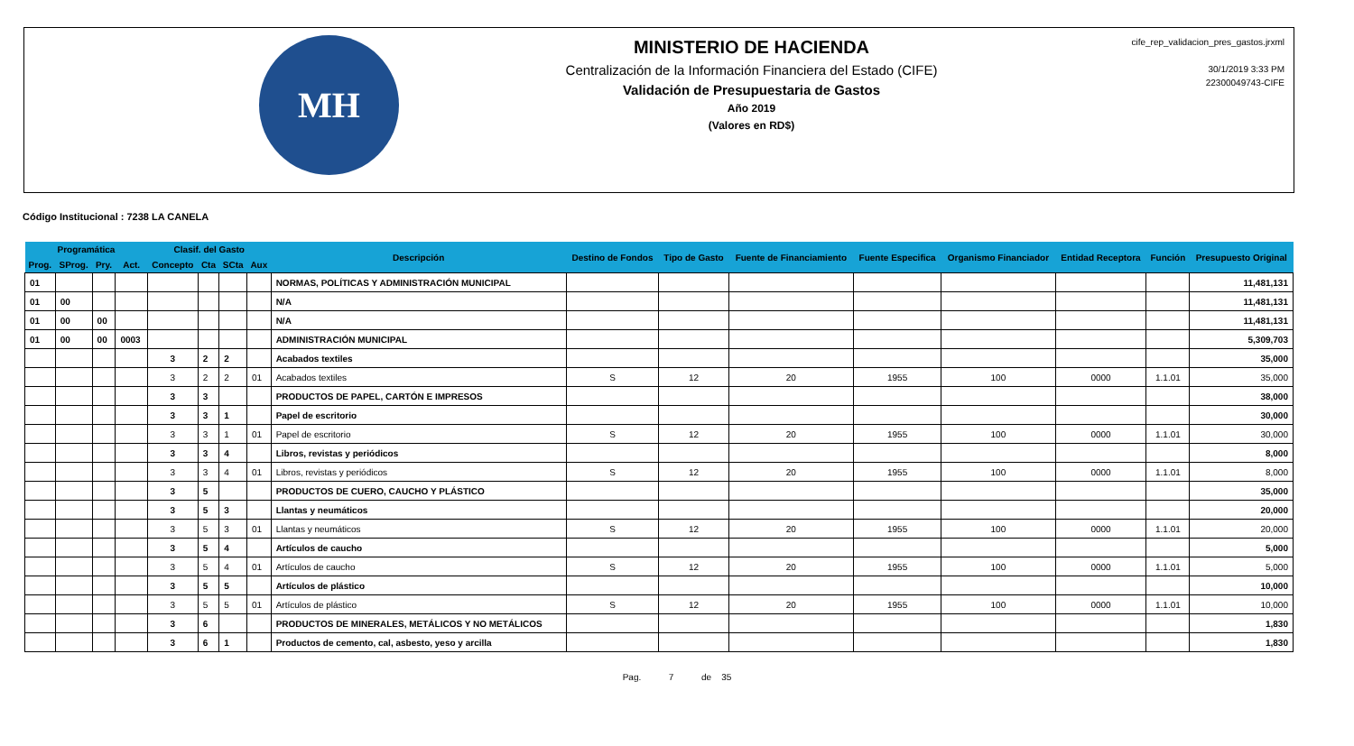MH
MINISTERIO DE HACIENDA
Centralización de la Información Financiera del Estado (CIFE)
Validación de Presupuestaria de Gastos
Año 2019
(Valores en RD$)
cife_rep_validacion_pres_gastos.jrxml
30/1/2019 3:33 PM
22300049743-CIFE
Código Institucional : 7238 LA CANELA
| Programática | | | | Clasif. del Gasto | | | | Descripción | Destino de Fondos | Tipo de Gasto | Fuente de Financiamiento | Fuente Especifica | Organismo Financiador | Entidad Receptora | Función | Presupuesto Original |
| --- | --- | --- | --- | --- | --- | --- | --- | --- | --- | --- | --- | --- | --- | --- | --- | --- |
| Prog. | SProg. | Pry. | Act. | Concepto | Cta | SCta | Aux | | | | | | | | | |
| 01 | | | | | | | | NORMAS, POLÍTICAS Y ADMINISTRACIÓN MUNICIPAL | | | | | | | | 11,481,131 |
| 01 | 00 | | | | | | | N/A | | | | | | | | 11,481,131 |
| 01 | 00 | 00 | | | | | | N/A | | | | | | | | 11,481,131 |
| 01 | 00 | 00 | 0003 | | | | | ADMINISTRACIÓN MUNICIPAL | | | | | | | | 5,309,703 |
| | | | | 3 | 2 | 2 | | Acabados textiles | | | | | | | | 35,000 |
| | | | | 3 | 2 | 2 | 01 | Acabados textiles | S | 12 | 20 | 1955 | 100 | 0000 | 1.1.01 | 35,000 |
| | | | | 3 | 3 | | | PRODUCTOS DE PAPEL, CARTÓN E IMPRESOS | | | | | | | | 38,000 |
| | | | | 3 | 3 | 1 | | Papel de escritorio | | | | | | | | 30,000 |
| | | | | 3 | 3 | 1 | 01 | Papel de escritorio | S | 12 | 20 | 1955 | 100 | 0000 | 1.1.01 | 30,000 |
| | | | | 3 | 3 | 4 | | Libros, revistas y periódicos | | | | | | | | 8,000 |
| | | | | 3 | 3 | 4 | 01 | Libros, revistas y periódicos | S | 12 | 20 | 1955 | 100 | 0000 | 1.1.01 | 8,000 |
| | | | | 3 | 5 | | | PRODUCTOS DE CUERO, CAUCHO Y PLÁSTICO | | | | | | | | 35,000 |
| | | | | 3 | 5 | 3 | | Llantas y neumáticos | | | | | | | | 20,000 |
| | | | | 3 | 5 | 3 | 01 | Llantas y neumáticos | S | 12 | 20 | 1955 | 100 | 0000 | 1.1.01 | 20,000 |
| | | | | 3 | 5 | 4 | | Artículos de caucho | | | | | | | | 5,000 |
| | | | | 3 | 5 | 4 | 01 | Artículos de caucho | S | 12 | 20 | 1955 | 100 | 0000 | 1.1.01 | 5,000 |
| | | | | 3 | 5 | 5 | | Artículos de plástico | | | | | | | | 10,000 |
| | | | | 3 | 5 | 5 | 01 | Artículos de plástico | S | 12 | 20 | 1955 | 100 | 0000 | 1.1.01 | 10,000 |
| | | | | 3 | 6 | | | PRODUCTOS DE MINERALES, METÁLICOS Y NO METÁLICOS | | | | | | | | 1,830 |
| | | | | 3 | 6 | 1 | | Productos de cemento, cal, asbesto, yeso y arcilla | | | | | | | | 1,830 |
Pag. 7 de 35